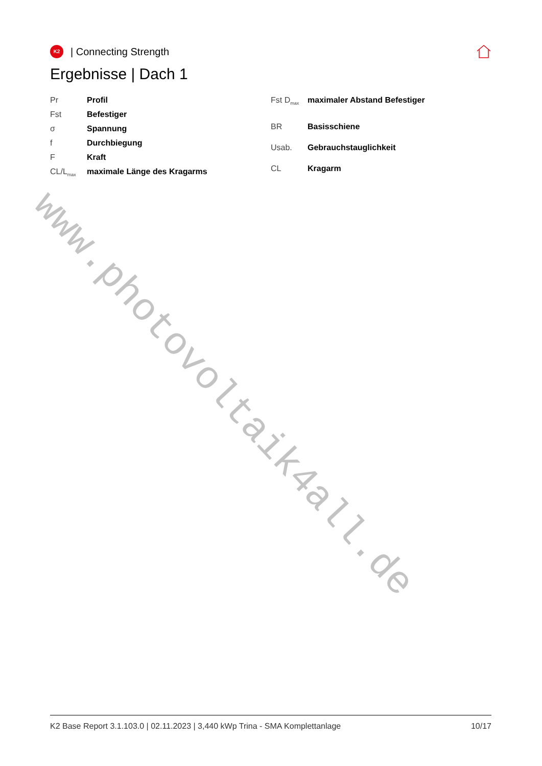www.photovoltaik4all.de
K2
| Connecting Strength
Ergebnisse | Dach 1
| Pr | Profil |
| Fst | Befestiger |
| σ | Spannung |
| f | Durchbiegung |
| F | Kraft |
| CL/L<sub>max</sub> | maximale Länge des Kragarms |
| Fst D<sub>max</sub> | maximaler Abstand Befestiger |
| BR | Basisschiene |
| Usab. | Gebrauchstauglichkeit |
| CL | Kragarm |
K2 Base Report 3.1.103.0 | 02.11.2023 | 3,440 kWp Trina - SMA Komplettanlage 10/17